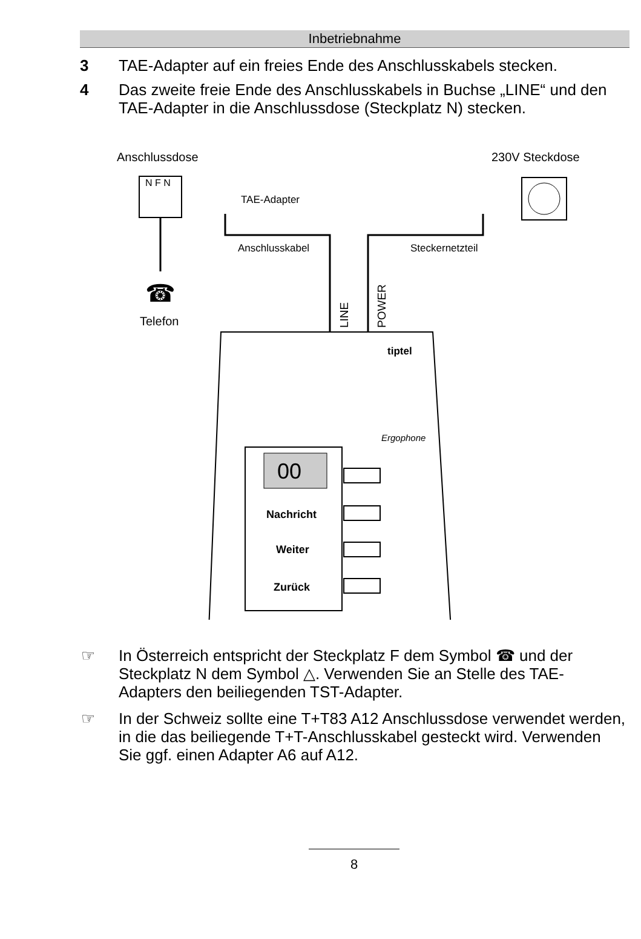Inbetriebnahme
3 TAE-Adapter auf ein freies Ende des Anschlusskabels stecken.
4 Das zweite freie Ende des Anschlusskabels in Buchse „LINE“ und den TAE-Adapter in die Anschlussdose (Steckplatz N) stecken.
Anschlussdose
230V Steckdose
N F N
☎
Telefon
TAE-Adapter
Anschlusskabel
Steckernetzteil
LINE
POWER
tiptel
Ergophone
00
Nachricht
Weiter
Zurück
☞ In Österreich entspricht der Steckplatz F dem Symbol ☎ und der Steckplatz N dem Symbol △. Verwenden Sie an Stelle des TAE-Adapters den beiliegenden TST-Adapter.
☞ In der Schweiz sollte eine T+T83 A12 Anschlussdose verwendet werden, in die das beiliegende T+T-Anschlusskabel gesteckt wird. Verwenden Sie ggf. einen Adapter A6 auf A12.
8